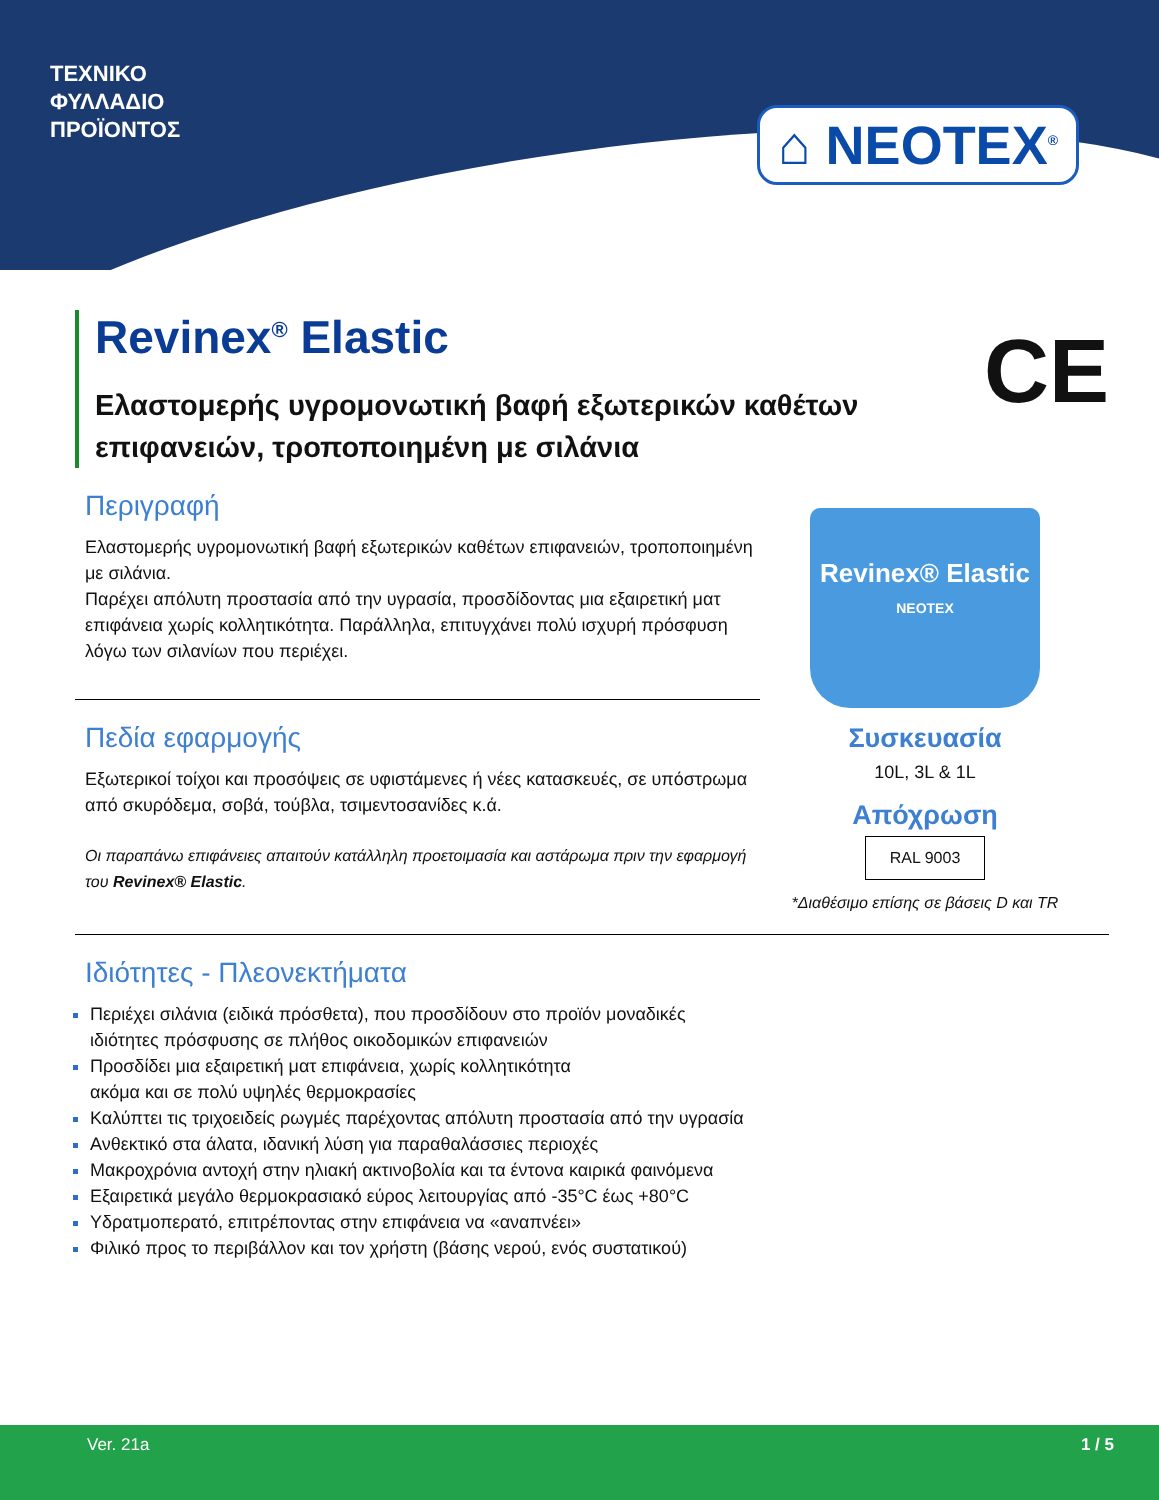ΤΕΧΝΙΚΟ
ΦΥΛΛΑΔΙΟ
ΠΡΟΪΟΝΤΟΣ
⌂ NEOTEX<sup>®</sup>
Revinex<sup>®</sup> Elastic
Ελαστομερής υγρομονωτική βαφή εξωτερικών καθέτων επιφανειών, τροποποιημένη με σιλάνια
CE
Περιγραφή
Ελαστομερής υγρομονωτική βαφή εξωτερικών καθέτων επιφανειών, τροποποιημένη με σιλάνια.
Παρέχει απόλυτη προστασία από την υγρασία, προσδίδοντας μια εξαιρετική ματ επιφάνεια χωρίς κολλητικότητα. Παράλληλα, επιτυγχάνει πολύ ισχυρή πρόσφυση λόγω των σιλανίων που περιέχει.
Πεδία εφαρμογής
Εξωτερικοί τοίχοι και προσόψεις σε υφιστάμενες ή νέες κατασκευές, σε υπόστρωμα από σκυρόδεμα, σοβά, τούβλα, τσιμεντοσανίδες κ.ά.
Οι παραπάνω επιφάνειες απαιτούν κατάλληλη προετοιμασία και αστάρωμα πριν την εφαρμογή του Revinex® Elastic.
Revinex® Elastic
NEOTEX
Συσκευασία
10L, 3L & 1L
Απόχρωση
RAL 9003
*Διαθέσιμο επίσης σε βάσεις D και TR
Ιδιότητες - Πλεονεκτήματα
Περιέχει σιλάνια (ειδικά πρόσθετα), που προσδίδουν στο προϊόν μοναδικές
ιδιότητες πρόσφυσης σε πλήθος οικοδομικών επιφανειών
Προσδίδει μια εξαιρετική ματ επιφάνεια, χωρίς κολλητικότητα
ακόμα και σε πολύ υψηλές θερμοκρασίες
Καλύπτει τις τριχοειδείς ρωγμές παρέχοντας απόλυτη προστασία από την υγρασία
Ανθεκτικό στα άλατα, ιδανική λύση για παραθαλάσσιες περιοχές
Μακροχρόνια αντοχή στην ηλιακή ακτινοβολία και τα έντονα καιρικά φαινόμενα
Εξαιρετικά μεγάλο θερμοκρασιακό εύρος λειτουργίας από -35°C έως +80°C
Υδρατμοπερατό, επιτρέποντας στην επιφάνεια να «αναπνέει»
Φιλικό προς το περιβάλλον και τον χρήστη (βάσης νερού, ενός συστατικού)
Ver. 21a 1 / 5